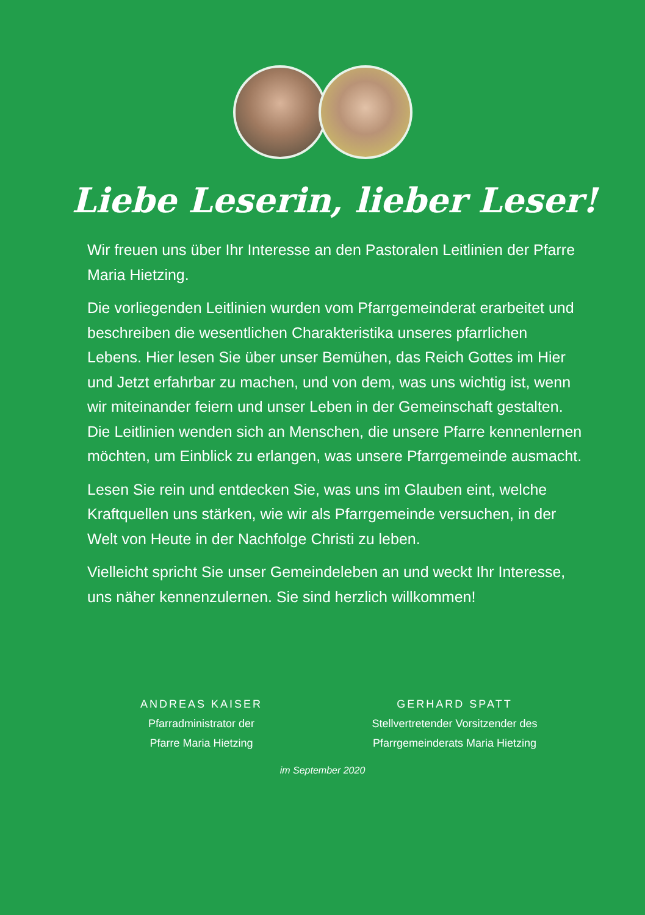Liebe Leserin, lieber Leser!
Wir freuen uns über Ihr Interesse an den Pastoralen Leitlinien der Pfarre Maria Hietzing.
Die vorliegenden Leitlinien wurden vom Pfarrgemeinderat erarbeitet und beschreiben die wesentlichen Charakteristika unseres pfarrlichen Lebens. Hier lesen Sie über unser Bemühen, das Reich Gottes im Hier und Jetzt erfahrbar zu machen, und von dem, was uns wichtig ist, wenn wir miteinander feiern und unser Leben in der Gemeinschaft gestalten. Die Leitlinien wenden sich an Menschen, die unsere Pfarre kennenlernen möchten, um Einblick zu erlangen, was unsere Pfarrgemeinde ausmacht.
Lesen Sie rein und entdecken Sie, was uns im Glauben eint, welche Kraftquellen uns stärken, wie wir als Pfarrgemeinde versuchen, in der Welt von Heute in der Nachfolge Christi zu leben.
Vielleicht spricht Sie unser Gemeindeleben an und weckt Ihr Interesse, uns näher kennenzulernen. Sie sind herzlich willkommen!
ANDREAS KAISER
Pfarradministrator der
Pfarre Maria Hietzing
GERHARD SPATT
Stellvertretender Vorsitzender des
Pfarrgemeinderats Maria Hietzing
im September 2020